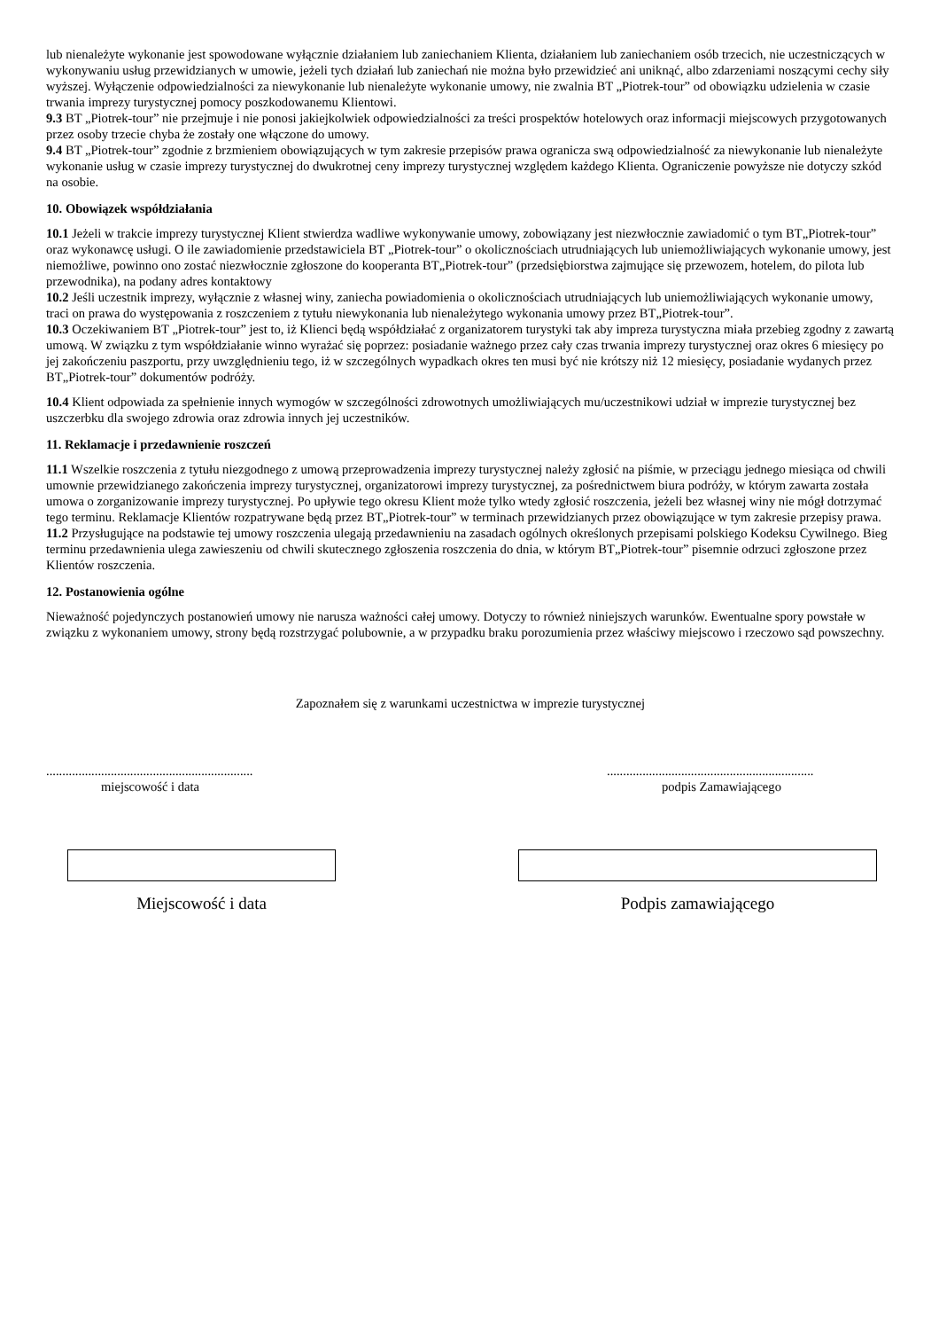lub nienależyte wykonanie jest spowodowane wyłącznie działaniem lub zaniechaniem Klienta, działaniem lub zaniechaniem osób trzecich, nie uczestniczących w wykonywaniu usług przewidzianych w umowie, jeżeli tych działań lub zaniechań nie można było przewidzieć ani uniknąć, albo zdarzeniami noszącymi cechy siły wyższej. Wyłączenie odpowiedzialności za niewykonanie lub nienależyte wykonanie umowy, nie zwalnia BT „Piotrek-tour” od obowiązku udzielenia w czasie trwania imprezy turystycznej pomocy poszkodowanemu Klientowi.
9.3 BT „Piotrek-tour” nie przejmuje i nie ponosi jakiejkolwiek odpowiedzialności za treści prospektów hotelowych oraz informacji miejscowych przygotowanych przez osoby trzecie chyba że zostały one włączone do umowy.
9.4 BT „Piotrek-tour” zgodnie z brzmieniem obowiązujących w tym zakresie przepisów prawa ogranicza swą odpowiedzialność za niewykonanie lub nienależyte wykonanie usług w czasie imprezy turystycznej do dwukrotnej ceny imprezy turystycznej względem każdego Klienta. Ograniczenie powyższe nie dotyczy szkód na osobie.
10. Obowiązek współdziałania
10.1 Jeżeli w trakcie imprezy turystycznej Klient stwierdza wadliwe wykonywanie umowy, zobowiązany jest niezwłocznie zawiadomić o tym BT„Piotrek-tour” oraz wykonawcę usługi. O ile zawiadomienie przedstawiciela BT „Piotrek-tour” o okolicznościach utrudniających lub uniemożliwiających wykonanie umowy, jest niemożliwe, powinno ono zostać niezwłocznie zgłoszone do kooperanta BT„Piotrek-tour” (przedsiębiorstwa zajmujące się przewozem, hotelem, do pilota lub przewodnika), na podany adres kontaktowy
10.2 Jeśli uczestnik imprezy, wyłącznie z własnej winy, zaniecha powiadomienia o okolicznościach utrudniających lub uniemożliwiających wykonanie umowy, traci on prawa do występowania z roszczeniem z tytułu niewykonania lub nienależytego wykonania umowy przez BT„Piotrek-tour”.
10.3 Oczekiwaniem BT „Piotrek-tour” jest to, iż Klienci będą współdziałać z organizatorem turystyki tak aby impreza turystyczna miała przebieg zgodny z zawartą umową. W związku z tym współdziałanie winno wyrażać się poprzez: posiadanie ważnego przez cały czas trwania imprezy turystycznej oraz okres 6 miesięcy po jej zakończeniu paszportu, przy uwzględnieniu tego, iż w szczególnych wypadkach okres ten musi być nie krótszy niż 12 miesięcy, posiadanie wydanych przez BT„Piotrek-tour” dokumentów podróży.
10.4 Klient odpowiada za spełnienie innych wymogów w szczególności zdrowotnych umożliwiających mu/uczestnikowi udział w imprezie turystycznej bez uszczerbku dla swojego zdrowia oraz zdrowia innych jej uczestników.
11. Reklamacje i przedawnienie roszczeń
11.1 Wszelkie roszczenia z tytułu niezgodnego z umową przeprowadzenia imprezy turystycznej należy zgłosić na piśmie, w przeciągu jednego miesiąca od chwili umownie przewidzianego zakończenia imprezy turystycznej, organizatorowi imprezy turystycznej, za pośrednictwem biura podróży, w którym zawarta została umowa o zorganizowanie imprezy turystycznej. Po upływie tego okresu Klient może tylko wtedy zgłosić roszczenia, jeżeli bez własnej winy nie mógł dotrzymać tego terminu. Reklamacje Klientów rozpatrywane będą przez BT„Piotrek-tour” w terminach przewidzianych przez obowiązujące w tym zakresie przepisy prawa.
11.2 Przysługujące na podstawie tej umowy roszczenia ulegają przedawnieniu na zasadach ogólnych określonych przepisami polskiego Kodeksu Cywilnego. Bieg terminu przedawnienia ulega zawieszeniu od chwili skutecznego zgłoszenia roszczenia do dnia, w którym BT„Piotrek-tour” pisemnie odrzuci zgłoszone przez Klientów roszczenia.
12. Postanowienia ogólne
Nieważność pojedynczych postanowień umowy nie narusza ważności całej umowy. Dotyczy to również niniejszych warunków. Ewentualne spory powstałe w związku z wykonaniem umowy, strony będą rozstrzygać polubownie, a w przypadku braku porozumienia przez właściwy miejscowo i rzeczowo sąd powszechny.
Zapoznałem się z warunkami uczestnictwa w imprezie turystycznej
................................................................
miejscowość i data
................................................................
podpis Zamawiającego
Miejscowość i data Podpis zamawiającego